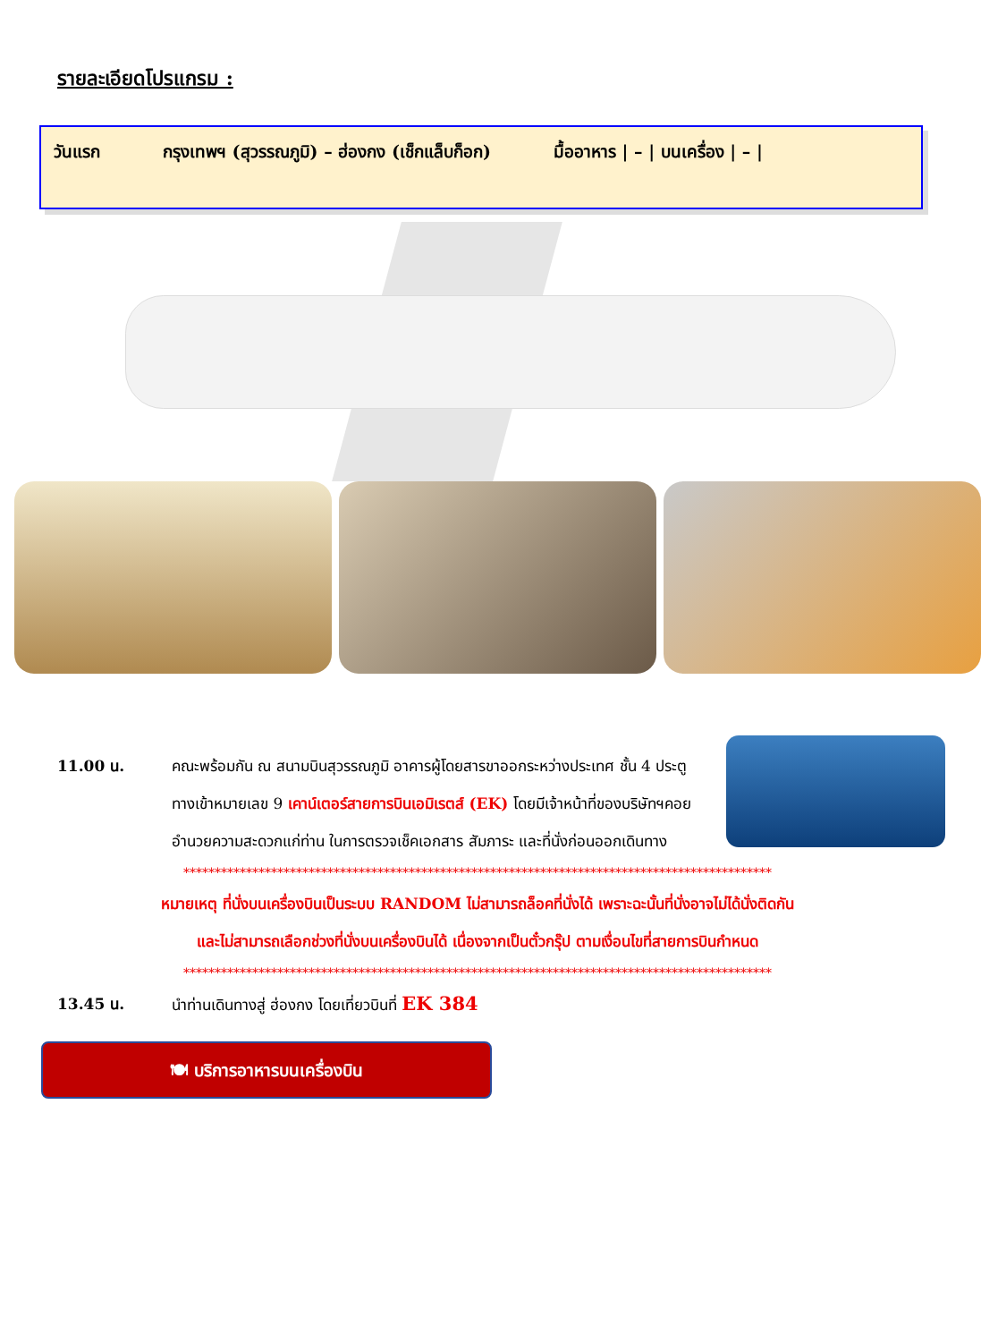รายละเอียดโปรแกรม :
วันแรก กรุงเทพฯ (สุวรรณภูมิ) – ฮ่องกง (เช็กแล็บก็อก) มื้ออาหาร | – | บนเครื่อง | – |
11.00 น. คณะพร้อมกัน ณ สนามบินสุวรรณภูมิ อาคารผู้โดยสารขาออกระหว่างประเทศ ชั้น 4 ประตูทางเข้าหมายเลข 9 เคาน์เตอร์สายการบินเอมิเรตส์ (EK) โดยมีเจ้าหน้าที่ของบริษัทฯคอยอำนวยความสะดวกแก่ท่าน ในการตรวจเช็คเอกสาร สัมภาระ และที่นั่งก่อนออกเดินทาง
**********************************************************************************************
หมายเหตุ ที่นั่งบนเครื่องบินเป็นระบบ RANDOM ไม่สามารถล็อคที่นั่งได้ เพราะฉะนั้นที่นั่งอาจไม่ได้นั่งติดกัน
และไม่สามารถเลือกช่วงที่นั่งบนเครื่องบินได้ เนื่องจากเป็นตั๋วกรุ๊ป ตามเงื่อนไขที่สายการบินกำหนด
**********************************************************************************************
13.45 น. นำท่านเดินทางสู่ ฮ่องกง โดยเที่ยวบินที่ EK 384
🍽 บริการอาหารบนเครื่องบิน